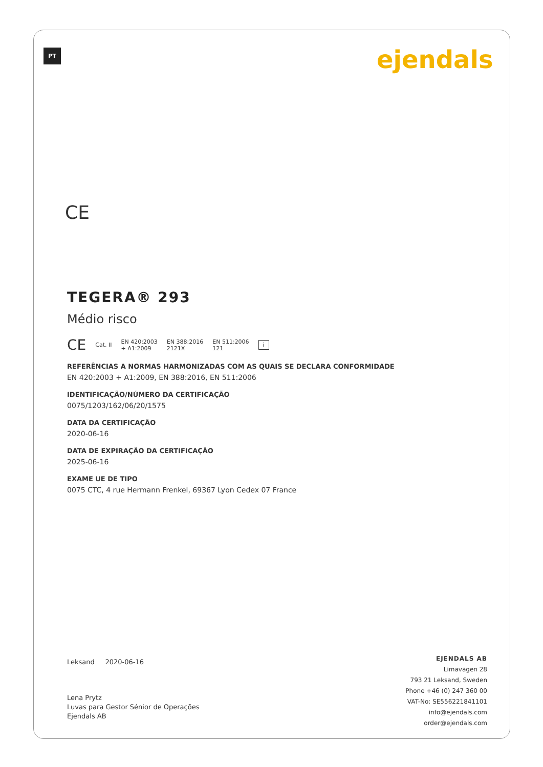PT ejendals
CE
TEGERA® 293
Médio risco
CE Cat. II EN 420:2003
+ A1:2009 EN 388:2016
2121X EN 511:2006
121 i
REFERÊNCIAS A NORMAS HARMONIZADAS COM AS QUAIS SE DECLARA CONFORMIDADE
EN 420:2003 + A1:2009, EN 388:2016, EN 511:2006
IDENTIFICAÇÃO/NÚMERO DA CERTIFICAÇÃO
0075/1203/162/06/20/1575
DATA DA CERTIFICAÇÃO
2020-06-16
DATA DE EXPIRAÇÃO DA CERTIFICAÇÃO
2025-06-16
EXAME UE DE TIPO
0075 CTC, 4 rue Hermann Frenkel, 69367 Lyon Cedex 07 France
Leksand 2020-06-16
Lena Prytz
Luvas para Gestor Sénior de Operações
Ejendals AB
EJENDALS AB
Limavägen 28
793 21 Leksand, Sweden
Phone +46 (0) 247 360 00
VAT-No: SE556221841101
info@ejendals.com
order@ejendals.com